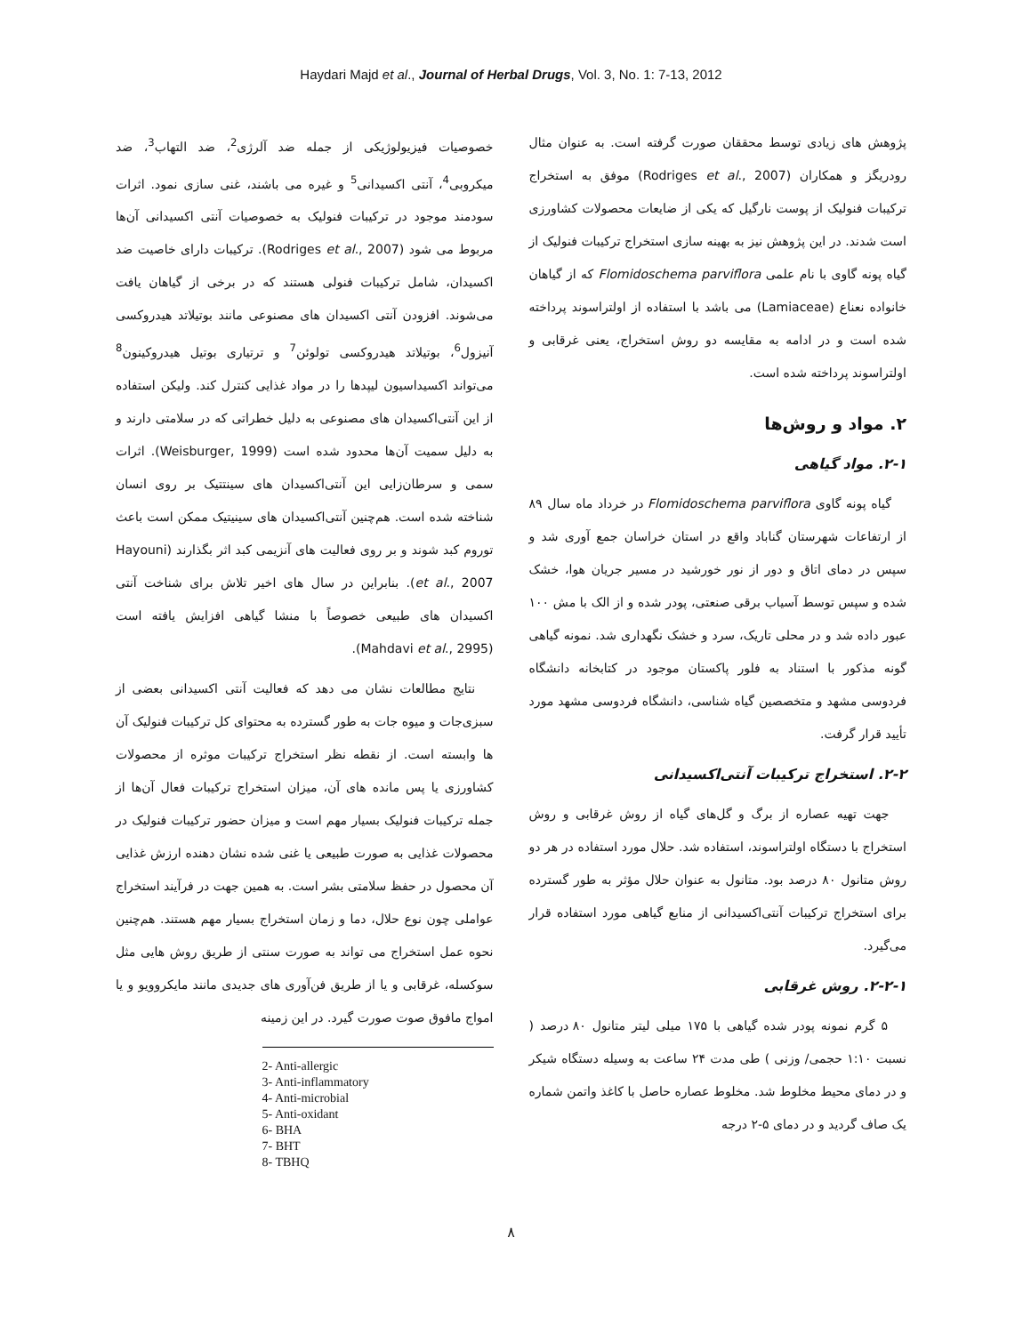Haydari Majd et al., Journal of Herbal Drugs, Vol. 3, No. 1: 7-13, 2012
خصوصیات فیزیولوژیکی از جمله ضد آلرژی<sup>2</sup>، ضد التهاب<sup>3</sup>، ضد میکروبی<sup>4</sup>، آنتی اکسیدانی<sup>5</sup> و غیره می باشند، غنی سازی نمود. اثرات سودمند موجود در ترکیبات فنولیک به خصوصیات آنتی اکسیدانی آن‌ها مربوط می شود (Rodriges et al., 2007). ترکیبات دارای خاصیت ضد اکسیدان، شامل ترکیبات فنولی هستند که در برخی از گیاهان یافت می‌شوند. افزودن آنتی اکسیدان های مصنوعی مانند بوتیلاتد هیدروکسی آنیزول<sup>6</sup>، بوتیلاتد هیدروکسی تولوئن<sup>7</sup> و ترتیاری بوتیل هیدروکینون<sup>8</sup> می‌تواند اکسیداسیون لیپدها را در مواد غذایی کنترل کند. ولیکن استفاده از این آنتی‌اکسیدان های مصنوعی به دلیل خطراتی که در سلامتی دارند و به دلیل سمیت آن‌ها محدود شده است (Weisburger, 1999). اثرات سمی و سرطان‌زایی این آنتی‌اکسیدان های سینتتیک بر روی انسان شناخته شده است. هم‌چنین آنتی‌اکسیدان های سینیتیک ممکن است باعث توروم کبد شوند و بر روی فعالیت های آنزیمی کبد اثر بگذارند (Hayouni et al., 2007). بنابراین در سال های اخیر تلاش برای شناخت آنتی اکسیدان های طبیعی خصوصاً با منشا گیاهی افزایش یافته است (Mahdavi et al., 2995).
نتایج مطالعات نشان می دهد که فعالیت آنتی اکسیدانی بعضی از سبزی‌جات و میوه جات به طور گسترده به محتوای کل ترکیبات فنولیک آن ها وابسته است. از نقطه نظر استخراج ترکیبات موثره از محصولات کشاورزی یا پس مانده های آن، میزان استخراج ترکیبات فعال آن‌ها از جمله ترکیبات فنولیک بسیار مهم است و میزان حضور ترکیبات فنولیک در محصولات غذایی به صورت طبیعی یا غنی شده نشان دهنده ارزش غذایی آن محصول در حفظ سلامتی بشر است. به همین جهت در فرآیند استخراج عواملی چون نوع حلال، دما و زمان استخراج بسیار مهم هستند. هم‌چنین نحوه عمل استخراج می تواند به صورت سنتی از طریق روش هایی مثل سوکسله، غرقابی و یا از طریق فن‌آوری های جدیدی مانند مایکروویو و یا امواج مافوق صوت صورت گیرد. در این زمینه
2- Anti-allergic
3- Anti-inflammatory
4- Anti-microbial
5- Anti-oxidant
6- BHA
7- BHT
8- TBHQ
پژوهش های زیادی توسط محققان صورت گرفته است. به عنوان مثال رودریگز و همکاران (Rodriges et al., 2007) موفق به استخراج ترکیبات فنولیک از پوست نارگیل که یکی از ضایعات محصولات کشاورزی است شدند. در این پژوهش نیز به بهینه سازی استخراج ترکیبات فنولیک از گیاه پونه گاوی با نام علمی Flomidoschema parviflora که از گیاهان خانواده نعناع (Lamiaceae) می باشد با استفاده از اولتراسوند پرداخته شده است و در ادامه به مقایسه دو روش استخراج، یعنی غرقابی و اولتراسوند پرداخته شده است.
۲. مواد و روش‌ها
۲-۱. مواد گیاهی
گیاه پونه گاوی Flomidoschema parviflora در خرداد ماه سال ۸۹ از ارتفاعات شهرستان گناباد واقع در استان خراسان جمع آوری شد و سپس در دمای اتاق و دور از نور خورشید در مسیر جریان هوا، خشک شده و سپس توسط آسیاب برقی صنعتی، پودر شده و از الک با مش ۱۰۰ عبور داده شد و در محلی تاریک، سرد و خشک نگهداری شد. نمونه گیاهی گونه مذکور با استناد به فلور پاکستان موجود در کتابخانه دانشگاه فردوسی مشهد و متخصصین گیاه شناسی، دانشگاه فردوسی مشهد مورد تأیید قرار گرفت.
۲-۲. استخراج ترکیبات آنتی‌اکسیدانی
جهت تهیه عصاره از برگ و گل‌های گیاه از روش غرقابی و روش استخراج با دستگاه اولتراسوند، استفاده شد. حلال مورد استفاده در هر دو روش متانول ۸۰ درصد بود. متانول به عنوان حلال مؤثر به طور گسترده برای استخراج ترکیبات آنتی‌اکسیدانی از منابع گیاهی مورد استفاده قرار می‌گیرد.
۲-۲-۱. روش غرقابی
۵ گرم نمونه پودر شده گیاهی با ۱۷۵ میلی لیتر متانول ۸۰ درصد ( نسبت ۱:۱۰ حجمی/ وزنی ) طی مدت ۲۴ ساعت به وسیله دستگاه شیکر و در دمای محیط مخلوط شد. مخلوط عصاره حاصل با کاغذ واتمن شماره یک صاف گردید و در دمای ۵-۲ درجه
۸